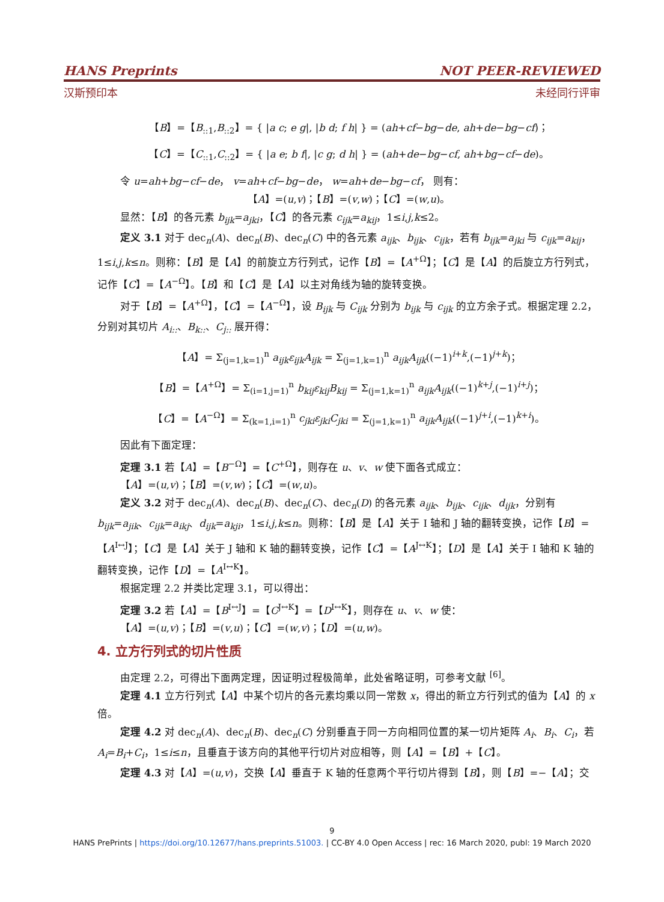HANS Preprints NOT PEER-REVIEWED
汉斯预印本 未经同行评审
【B】=【B<sub>::1</sub>,B<sub>::2</sub>】= { |a c; e g|, |b d; f h| } = (ah+cf−bg−de, ah+de−bg−cf)；
【C】=【C<sub>::1</sub>,C<sub>::2</sub>】= { |a e; b f|, |c g; d h| } = (ah+de−bg−cf, ah+bg−cf−de)。
令 u=ah+bg−cf−de， v=ah+cf−bg−de， w=ah+de−bg−cf， 则有：
【A】=(u,v)；【B】=(v,w)；【C】=(w,u)。
显然：【B】的各元素 b<sub>ijk</sub>=a<sub>jki</sub>，【C】的各元素 c<sub>ijk</sub>=a<sub>kij</sub>，1≤i,j,k≤2。
定义 3.1 对于 dec<sub>n</sub>(A)、dec<sub>n</sub>(B)、dec<sub>n</sub>(C) 中的各元素 a<sub>ijk</sub>、b<sub>ijk</sub>、c<sub>ijk</sub>，若有 b<sub>ijk</sub>=a<sub>jki</sub> 与 c<sub>ijk</sub>=a<sub>kij</sub>，1≤i,j,k≤n。则称：【B】是【A】的前旋立方行列式，记作【B】=【A<sup>+Ω</sup>】；【C】是【A】的后旋立方行列式，记作【C】=【A<sup>−Ω</sup>】。【B】和【C】是【A】以主对角线为轴的旋转变换。
对于【B】=【A<sup>+Ω</sup>】，【C】=【A<sup>−Ω</sup>】，设 B<sub>ijk</sub> 与 C<sub>ijk</sub> 分别为 b<sub>ijk</sub> 与 c<sub>ijk</sub> 的立方余子式。根据定理 2.2，分别对其切片 A<sub>i::</sub>、B<sub>k::</sub>、C<sub>j::</sub> 展开得：
【A】= Σ<sub>(j=1,k=1)</sub><sup>n</sup> a<sub>ijk</sub>ε<sub>ijk</sub>A<sub>ijk</sub> = Σ<sub>(j=1,k=1)</sub><sup>n</sup> a<sub>ijk</sub>A<sub>ijk</sub>((−1)<sup>i+k</sup>,(−1)<sup>j+k</sup>)；
【B】=【A<sup>+Ω</sup>】= Σ<sub>(i=1,j=1)</sub><sup>n</sup> b<sub>kij</sub>ε<sub>kij</sub>B<sub>kij</sub> = Σ<sub>(j=1,k=1)</sub><sup>n</sup> a<sub>ijk</sub>A<sub>ijk</sub>((−1)<sup>k+j</sup>,(−1)<sup>i+j</sup>)；
【C】=【A<sup>−Ω</sup>】= Σ<sub>(k=1,i=1)</sub><sup>n</sup> c<sub>jki</sub>ε<sub>jki</sub>C<sub>jki</sub> = Σ<sub>(j=1,k=1)</sub><sup>n</sup> a<sub>ijk</sub>A<sub>ijk</sub>((−1)<sup>j+i</sup>,(−1)<sup>k+i</sup>)。
因此有下面定理：
定理 3.1 若【A】=【B<sup>−Ω</sup>】=【C<sup>+Ω</sup>】，则存在 u、v、w 使下面各式成立：
【A】=(u,v)；【B】=(v,w)；【C】=(w,u)。
定义 3.2 对于 dec<sub>n</sub>(A)、dec<sub>n</sub>(B)、dec<sub>n</sub>(C)、dec<sub>n</sub>(D) 的各元素 a<sub>ijk</sub>、b<sub>ijk</sub>、c<sub>ijk</sub>、d<sub>ijk</sub>，分别有 b<sub>ijk</sub>=a<sub>jik</sub>、c<sub>ijk</sub>=a<sub>ikj</sub>、d<sub>ijk</sub>=a<sub>kji</sub>，1≤i,j,k≤n。则称：【B】是【A】关于 I 轴和 J 轴的翻转变换，记作【B】=【A<sup>I↔J</sup>】；【C】是【A】关于 J 轴和 K 轴的翻转变换，记作【C】=【A<sup>J↔K</sup>】；【D】是【A】关于 I 轴和 K 轴的翻转变换，记作【D】=【A<sup>I↔K</sup>】。
根据定理 2.2 并类比定理 3.1，可以得出：
定理 3.2 若【A】=【B<sup>I↔J</sup>】=【C<sup>J↔K</sup>】=【D<sup>I↔K</sup>】，则存在 u、v、w 使：
【A】=(u,v)；【B】=(v,u)；【C】=(w,v)；【D】=(u,w)。
4. 立方行列式的切片性质
由定理 2.2，可得出下面两定理，因证明过程极简单，此处省略证明，可参考文献 <sup>[6]</sup>。
定理 4.1 立方行列式【A】中某个切片的各元素均乘以同一常数 x，得出的新立方行列式的值为【A】的 x 倍。
定理 4.2 对 dec<sub>n</sub>(A)、dec<sub>n</sub>(B)、dec<sub>n</sub>(C) 分别垂直于同一方向相同位置的某一切片矩阵 A<sub>i</sub>、B<sub>i</sub>、C<sub>i</sub>，若 A<sub>i</sub>=B<sub>i</sub>+C<sub>i</sub>，1≤i≤n，且垂直于该方向的其他平行切片对应相等，则【A】=【B】+【C】。
定理 4.3 对【A】=(u,v)，交换【A】垂直于 K 轴的任意两个平行切片得到【B】，则【B】=−【A】；交
9
HANS PrePrints | https://doi.org/10.12677/hans.preprints.51003. | CC-BY 4.0 Open Access | rec: 16 March 2020, publ: 19 March 2020